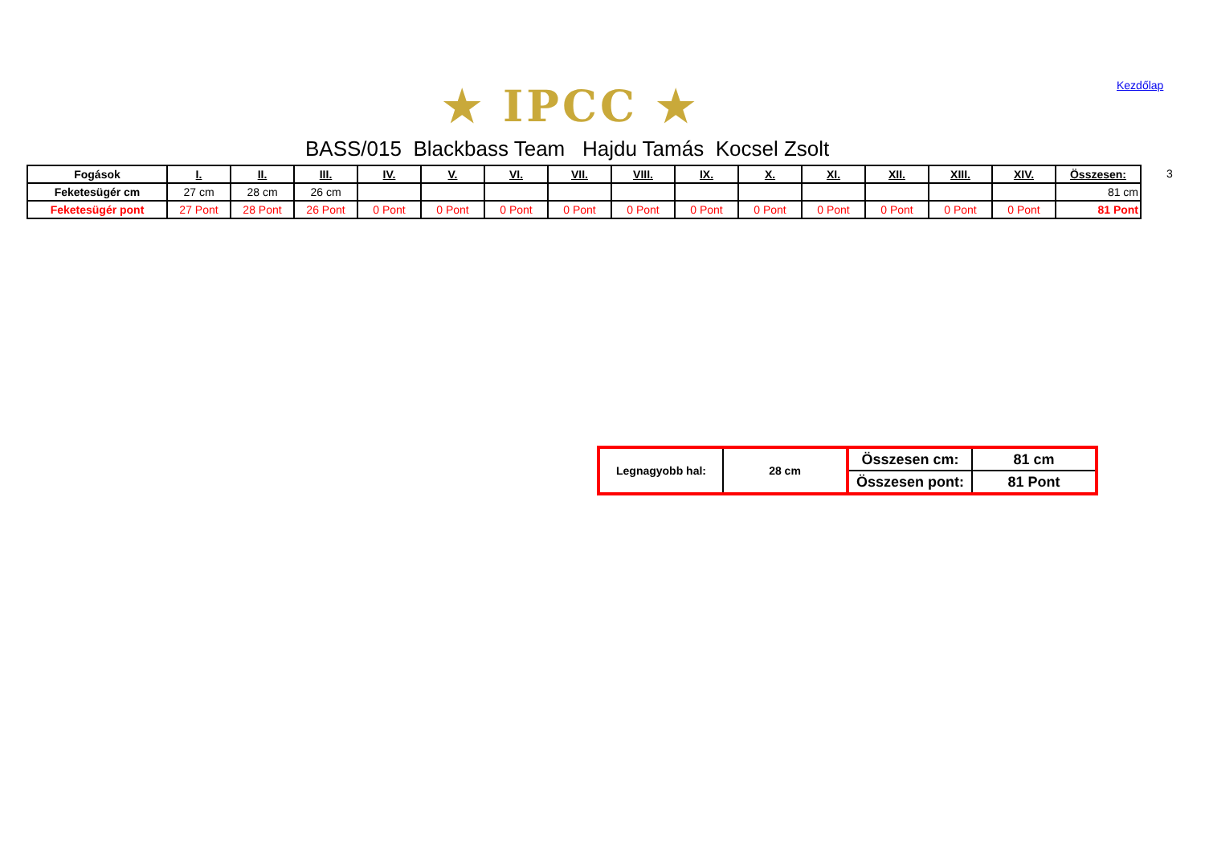★ IPCC ★ Kezdőlap
BASS/015 Blackbass Team Hajdu Tamás Kocsel Zsolt
3
| Fogások | I. | II. | III. | IV. | V. | VI. | VII. | VIII. | IX. | X. | XI. | XII. | XIII. | XIV. | Összesen: |
| --- | --- | --- | --- | --- | --- | --- | --- | --- | --- | --- | --- | --- | --- | --- | --- |
| Feketesügér cm | 27 cm | 28 cm | 26 cm | | | | | | | | | | | | 81 cm |
| Feketesügér pont | 27 Pont | 28 Pont | 26 Pont | 0 Pont | 0 Pont | 0 Pont | 0 Pont | 0 Pont | 0 Pont | 0 Pont | 0 Pont | 0 Pont | 0 Pont | 0 Pont | 81 Pont |
| Legnagyobb hal: | 28 cm | Összesen cm: | 81 cm |
| | | Összesen pont: | 81 Pont |